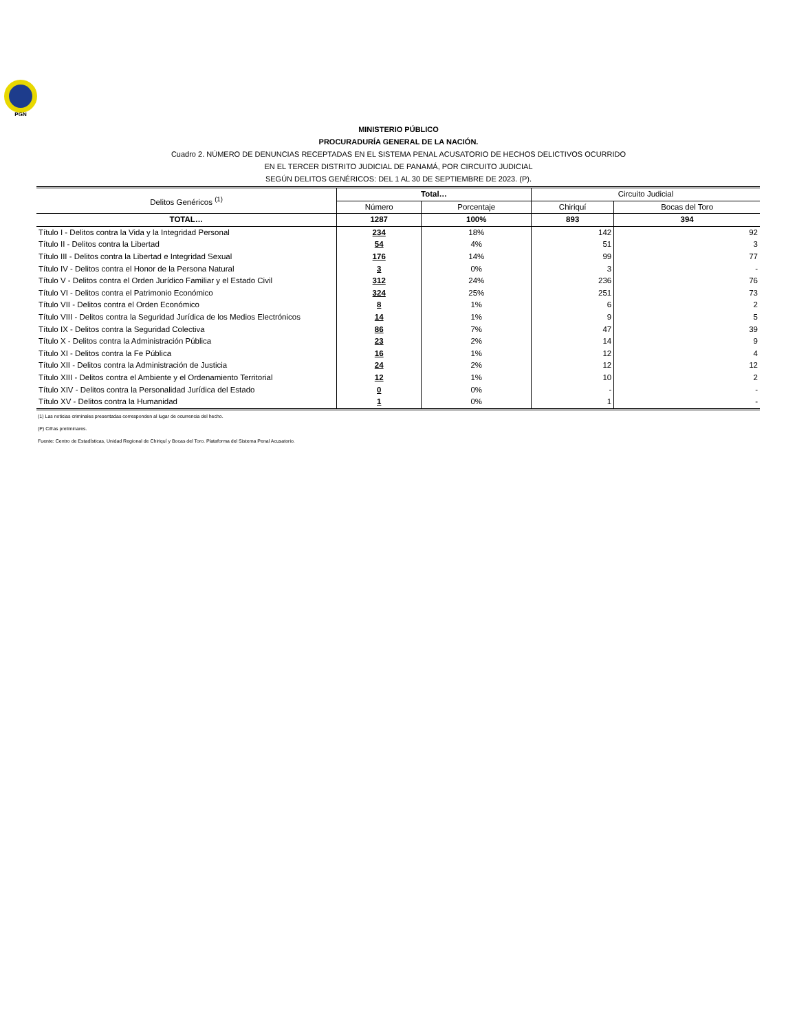PGN
MINISTERIO PÚBLICO
PROCURADURÍA GENERAL DE LA NACIÓN.
Cuadro 2. NÚMERO DE DENUNCIAS RECEPTADAS EN EL SISTEMA PENAL ACUSATORIO DE HECHOS DELICTIVOS OCURRIDO
EN EL TERCER DISTRITO JUDICIAL DE PANAMÁ, POR CIRCUITO JUDICIAL
SEGÚN DELITOS GENÉRICOS: DEL 1 AL 30 DE SEPTIEMBRE DE 2023. (P).
| Delitos Genéricos <sup>(1)</sup> | Total… | | Circuito Judicial | |
| --- | --- | --- | --- | --- |
| | Número | Porcentaje | Chiriquí | Bocas del Toro |
| TOTAL… | 1287 | 100% | 893 | 394 |
| Título I - Delitos contra la Vida y la Integridad Personal | 234 | 18% | 142 | 92 |
| Título II - Delitos contra la Libertad | 54 | 4% | 51 | 3 |
| Título III - Delitos contra la Libertad e Integridad Sexual | 176 | 14% | 99 | 77 |
| Título IV - Delitos contra el Honor de la Persona Natural | 3 | 0% | 3 | - |
| Título V - Delitos contra el Orden Jurídico Familiar y el Estado Civil | 312 | 24% | 236 | 76 |
| Título VI - Delitos contra el Patrimonio Económico | 324 | 25% | 251 | 73 |
| Título VII - Delitos contra el Orden Económico | 8 | 1% | 6 | 2 |
| Título VIII - Delitos contra la Seguridad Jurídica de los Medios Electrónicos | 14 | 1% | 9 | 5 |
| Título IX - Delitos contra la Seguridad Colectiva | 86 | 7% | 47 | 39 |
| Título X - Delitos contra la Administración Pública | 23 | 2% | 14 | 9 |
| Título XI - Delitos contra la Fe Pública | 16 | 1% | 12 | 4 |
| Título XII - Delitos contra la Administración de Justicia | 24 | 2% | 12 | 12 |
| Título XIII - Delitos contra el Ambiente y el Ordenamiento Territorial | 12 | 1% | 10 | 2 |
| Título XIV - Delitos contra la Personalidad Jurídica del Estado | 0 | 0% | - | - |
| Título XV - Delitos contra la Humanidad | 1 | 0% | 1 | - |
(1) Las noticias criminales presentadas corresponden al lugar de ocurrencia del hecho.
(P) Cifras preliminares.
Fuente: Centro de Estadísticas, Unidad Regional de Chiriquí y Bocas del Toro. Plataforma del Sistema Penal Acusatorio.